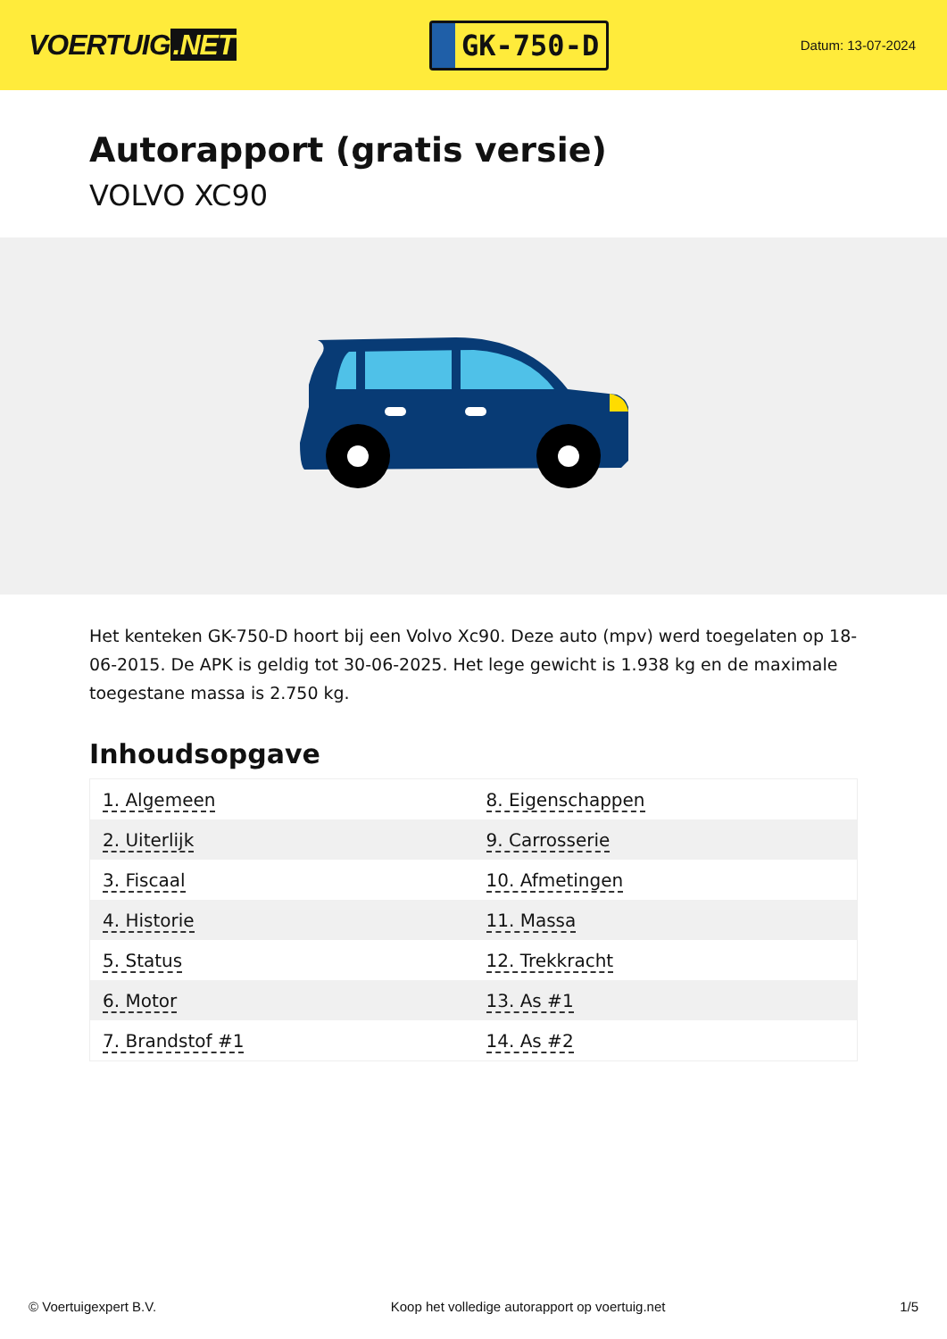VOERTUIG.NET
GK-750-D
Datum: 13-07-2024
Autorapport (gratis versie)
VOLVO XC90
Het kenteken GK-750-D hoort bij een Volvo Xc90. Deze auto (mpv) werd toegelaten op 18-06-2015. De APK is geldig tot 30-06-2025. Het lege gewicht is 1.938 kg en de maximale toegestane massa is 2.750 kg.
Inhoudsopgave
| 1. Algemeen | 8. Eigenschappen |
| 2. Uiterlijk | 9. Carrosserie |
| 3. Fiscaal | 10. Afmetingen |
| 4. Historie | 11. Massa |
| 5. Status | 12. Trekkracht |
| 6. Motor | 13. As #1 |
| 7. Brandstof #1 | 14. As #2 |
© Voertuigexpert B.V. Koop het volledige autorapport op voertuig.net 1/5